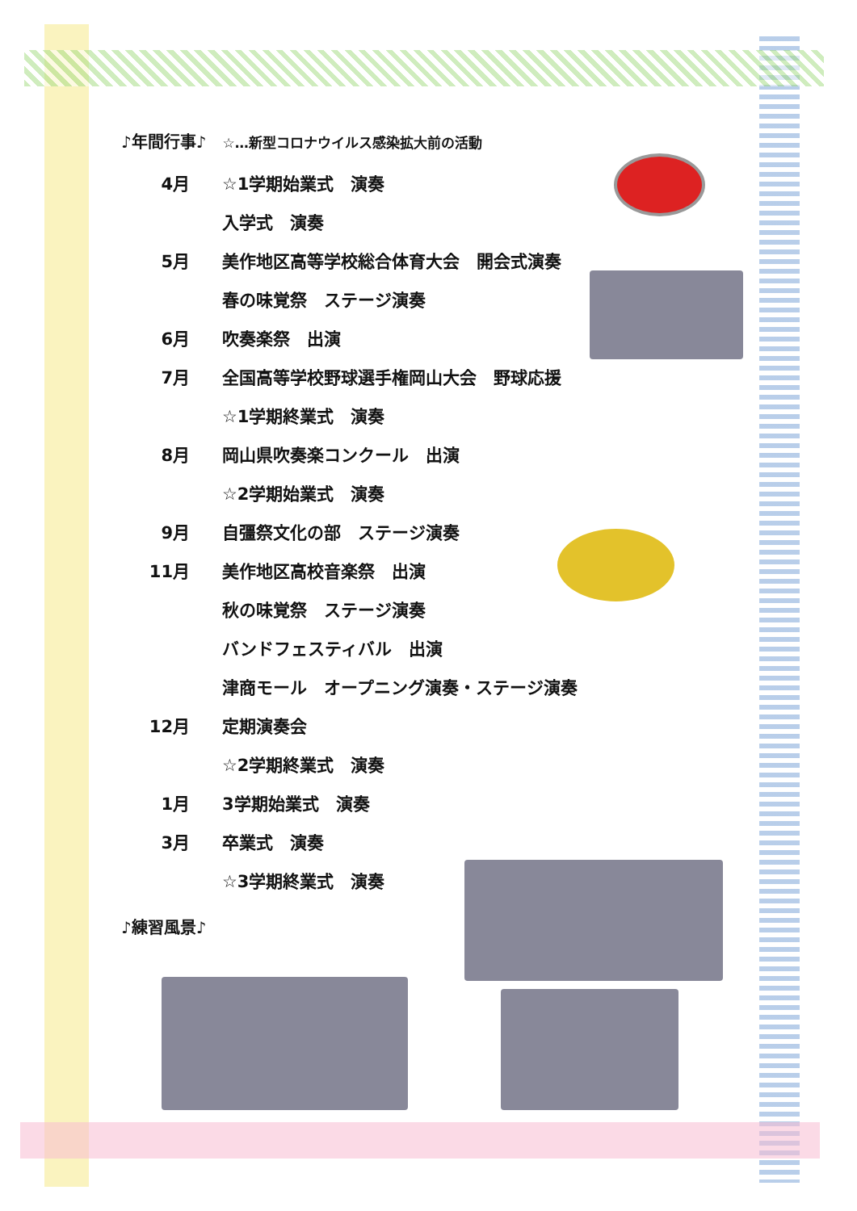♪年間行事♪　☆…新型コロナウイルス感染拡大前の活動
4月 ☆1学期始業式　演奏
入学式　演奏
5月 美作地区高等学校総合体育大会　開会式演奏
春の味覚祭　ステージ演奏
6月 吹奏楽祭　出演
7月 全国高等学校野球選手権岡山大会　野球応援
☆1学期終業式　演奏
8月 岡山県吹奏楽コンクール　出演
☆2学期始業式　演奏
9月 自彊祭文化の部　ステージ演奏
11月 美作地区高校音楽祭　出演
秋の味覚祭　ステージ演奏
バンドフェスティバル　出演
津商モール　オープニング演奏・ステージ演奏
12月 定期演奏会
☆2学期終業式　演奏
1月 3学期始業式　演奏
3月 卒業式　演奏
☆3学期終業式　演奏
♪練習風景♪